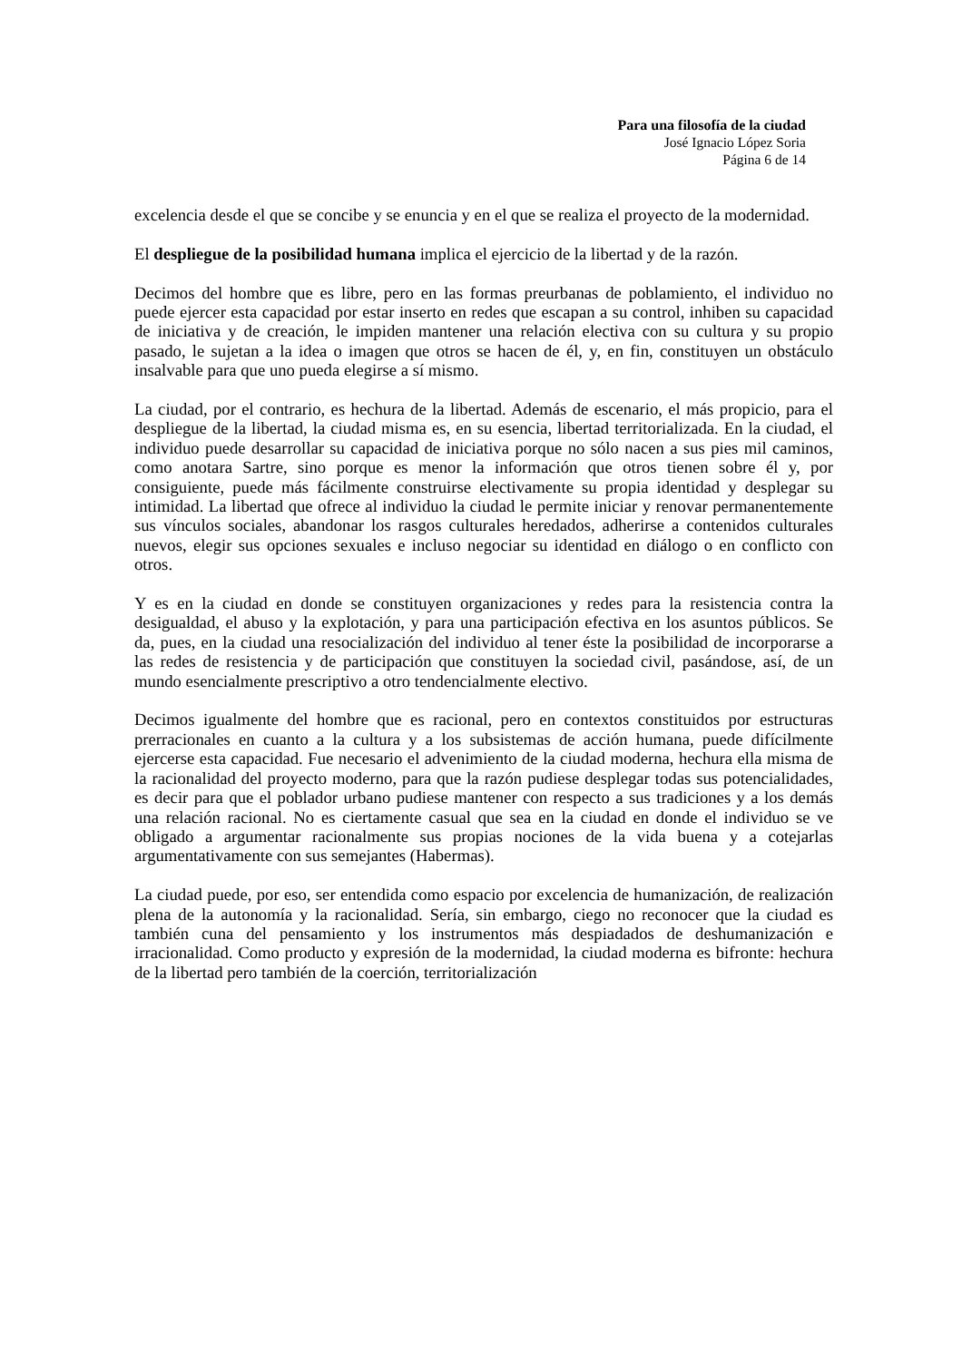Para una filosofía de la ciudad
José Ignacio López Soria
Página 6 de 14
excelencia desde el que se concibe y se enuncia y en el que se realiza el proyecto de la modernidad.
El despliegue de la posibilidad humana implica el ejercicio de la libertad y de la razón.
Decimos del hombre que es libre, pero en las formas preurbanas de poblamiento, el individuo no puede ejercer esta capacidad por estar inserto en redes que escapan a su control, inhiben su capacidad de iniciativa y de creación, le impiden mantener una relación electiva con su cultura y su propio pasado, le sujetan a la idea o imagen que otros se hacen de él, y, en fin, constituyen un obstáculo insalvable para que uno pueda elegirse a sí mismo.
La ciudad, por el contrario, es hechura de la libertad. Además de escenario, el más propicio, para el despliegue de la libertad, la ciudad misma es, en su esencia, libertad territorializada. En la ciudad, el individuo puede desarrollar su capacidad de iniciativa porque no sólo nacen a sus pies mil caminos, como anotara Sartre, sino porque es menor la información que otros tienen sobre él y, por consiguiente, puede más fácilmente construirse electivamente su propia identidad y desplegar su intimidad. La libertad que ofrece al individuo la ciudad le permite iniciar y renovar permanentemente sus vínculos sociales, abandonar los rasgos culturales heredados, adherirse a contenidos culturales nuevos, elegir sus opciones sexuales e incluso negociar su identidad en diálogo o en conflicto con otros.
Y es en la ciudad en donde se constituyen organizaciones y redes para la resistencia contra la desigualdad, el abuso y la explotación, y para una participación efectiva en los asuntos públicos. Se da, pues, en la ciudad una resocialización del individuo al tener éste la posibilidad de incorporarse a las redes de resistencia y de participación que constituyen la sociedad civil, pasándose, así, de un mundo esencialmente prescriptivo a otro tendencialmente electivo.
Decimos igualmente del hombre que es racional, pero en contextos constituidos por estructuras prerracionales en cuanto a la cultura y a los subsistemas de acción humana, puede difícilmente ejercerse esta capacidad. Fue necesario el advenimiento de la ciudad moderna, hechura ella misma de la racionalidad del proyecto moderno, para que la razón pudiese desplegar todas sus potencialidades, es decir para que el poblador urbano pudiese mantener con respecto a sus tradiciones y a los demás una relación racional. No es ciertamente casual que sea en la ciudad en donde el individuo se ve obligado a argumentar racionalmente sus propias nociones de la vida buena y a cotejarlas argumentativamente con sus semejantes (Habermas).
La ciudad puede, por eso, ser entendida como espacio por excelencia de humanización, de realización plena de la autonomía y la racionalidad. Sería, sin embargo, ciego no reconocer que la ciudad es también cuna del pensamiento y los instrumentos más despiadados de deshumanización e irracionalidad. Como producto y expresión de la modernidad, la ciudad moderna es bifronte: hechura de la libertad pero también de la coerción, territorialización